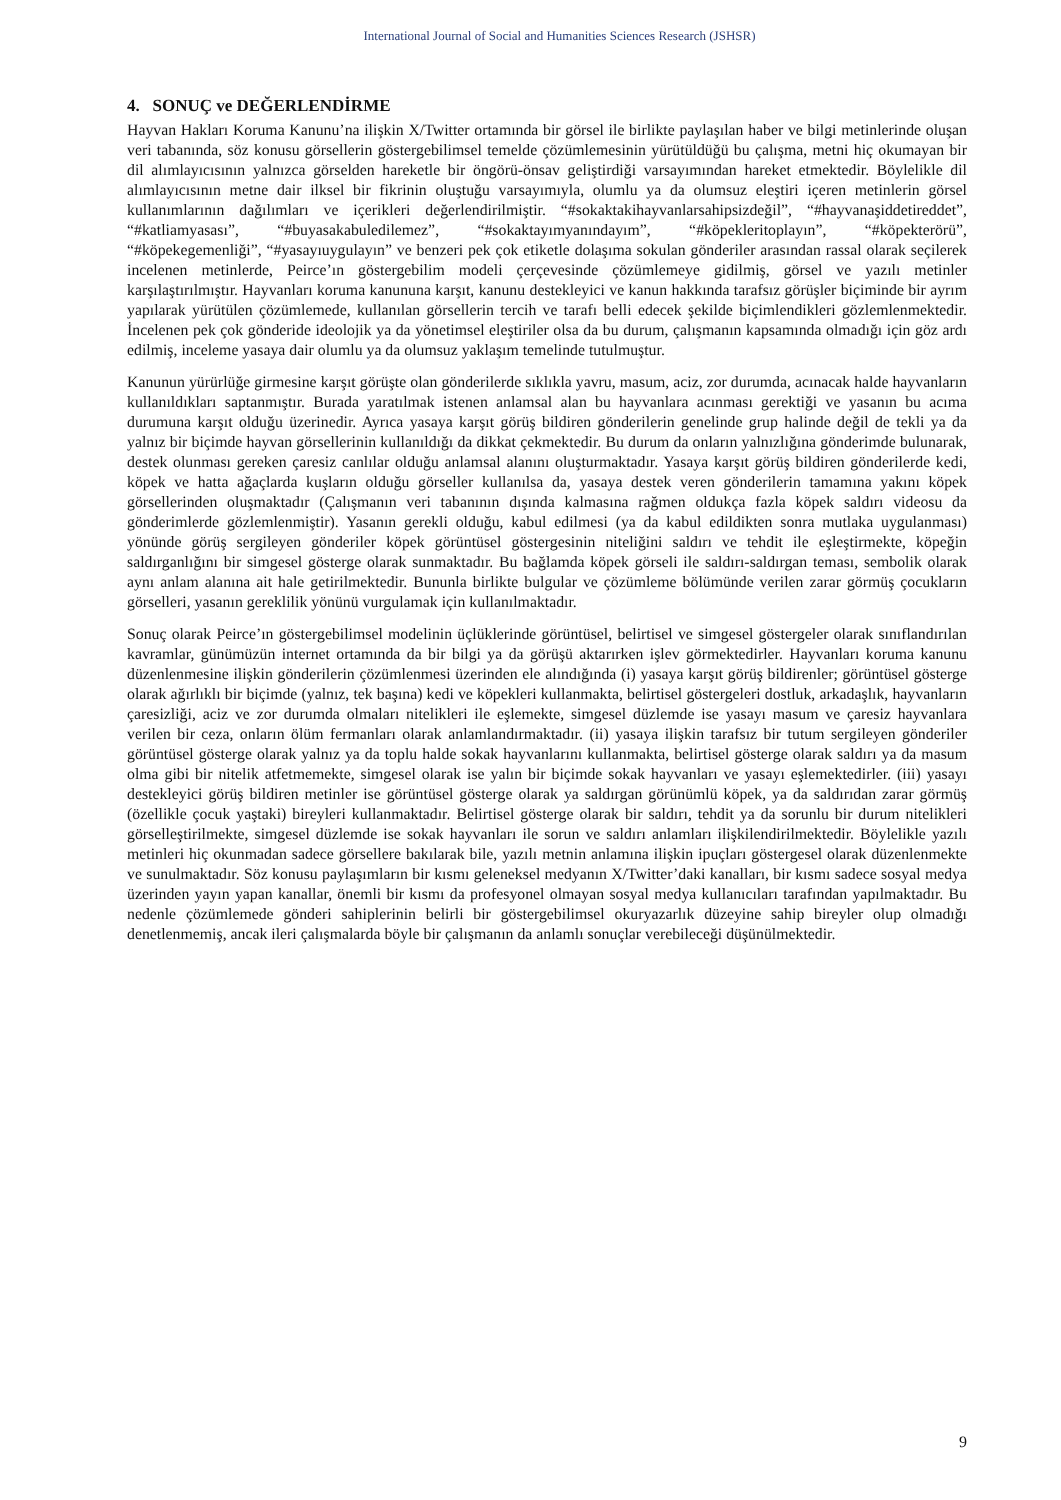International Journal of Social and Humanities Sciences Research (JSHSR)
4. SONUÇ ve DEĞERLENDİRME
Hayvan Hakları Koruma Kanunu’na ilişkin X/Twitter ortamında bir görsel ile birlikte paylaşılan haber ve bilgi metinlerinde oluşan veri tabanında, söz konusu görsellerin göstergebilimsel temelde çözümlemesinin yürütüldüğü bu çalışma, metni hiç okumayan bir dil alımlayıcısının yalnızca görselden hareketle bir öngörü-önsav geliştirdiği varsayımından hareket etmektedir. Böylelikle dil alımlayıcısının metne dair ilksel bir fikrinin oluştuğu varsayımıyla, olumlu ya da olumsuz eleştiri içeren metinlerin görsel kullanımlarının dağılımları ve içerikleri değerlendirilmiştir. “#sokaktakihayvanlarsahipsizdeğil”, “#hayvanaşiddetireddet”, “#katliamyasası”, “#buyasakabuledilemez”, “#sokaktayımyanındayım”, “#köpekleritoplayın”, “#köpekterörü”, “#köpekegemenliği”, “#yasayıuygulayın” ve benzeri pek çok etiketle dolaşıma sokulan gönderiler arasından rassal olarak seçilerek incelenen metinlerde, Peirce’ın göstergebilim modeli çerçevesinde çözümlemeye gidilmiş, görsel ve yazılı metinler karşılaştırılmıştır. Hayvanları koruma kanununa karşıt, kanunu destekleyici ve kanun hakkında tarafsız görüşler biçiminde bir ayrım yapılarak yürütülen çözümlemede, kullanılan görsellerin tercih ve tarafı belli edecek şekilde biçimlendikleri gözlemlenmektedir. İncelenen pek çok gönderide ideolojik ya da yönetimsel eleştiriler olsa da bu durum, çalışmanın kapsamında olmadığı için göz ardı edilmiş, inceleme yasaya dair olumlu ya da olumsuz yaklaşım temelinde tutulmuştur.
Kanunun yürürlüğe girmesine karşıt görüşte olan gönderilerde sıklıkla yavru, masum, aciz, zor durumda, acınacak halde hayvanların kullanıldıkları saptanmıştır. Burada yaratılmak istenen anlamsal alan bu hayvanlara acınması gerektiği ve yasanın bu acıma durumuna karşıt olduğu üzerinedir. Ayrıca yasaya karşıt görüş bildiren gönderilerin genelinde grup halinde değil de tekli ya da yalnız bir biçimde hayvan görsellerinin kullanıldığı da dikkat çekmektedir. Bu durum da onların yalnızlığına gönderimde bulunarak, destek olunması gereken çaresiz canlılar olduğu anlamsal alanını oluşturmaktadır. Yasaya karşıt görüş bildiren gönderilerde kedi, köpek ve hatta ağaçlarda kuşların olduğu görseller kullanılsa da, yasaya destek veren gönderilerin tamamına yakını köpek görsellerinden oluşmaktadır (Çalışmanın veri tabanının dışında kalmasına rağmen oldukça fazla köpek saldırı videosu da gönderimlerde gözlemlenmiştir). Yasanın gerekli olduğu, kabul edilmesi (ya da kabul edildikten sonra mutlaka uygulanması) yönünde görüş sergileyen gönderiler köpek görüntüsel göstergesinin niteliğini saldırı ve tehdit ile eşleştirmekte, köpeğin saldırganlığını bir simgesel gösterge olarak sunmaktadır. Bu bağlamda köpek görseli ile saldırı-saldırgan teması, sembolik olarak aynı anlam alanına ait hale getirilmektedir. Bununla birlikte bulgular ve çözümleme bölümünde verilen zarar görmüş çocukların görselleri, yasanın gereklilik yönünü vurgulamak için kullanılmaktadır.
Sonuç olarak Peirce’ın göstergebilimsel modelinin üçlüklerinde görüntüsel, belirtisel ve simgesel göstergeler olarak sınıflandırılan kavramlar, günümüzün internet ortamında da bir bilgi ya da görüşü aktarırken işlev görmektedirler. Hayvanları koruma kanunu düzenlenmesine ilişkin gönderilerin çözümlenmesi üzerinden ele alındığında (i) yasaya karşıt görüş bildirenler; görüntüsel gösterge olarak ağırlıklı bir biçimde (yalnız, tek başına) kedi ve köpekleri kullanmakta, belirtisel göstergeleri dostluk, arkadaşlık, hayvanların çaresizliği, aciz ve zor durumda olmaları nitelikleri ile eşlemekte, simgesel düzlemde ise yasayı masum ve çaresiz hayvanlara verilen bir ceza, onların ölüm fermanları olarak anlamlandırmaktadır. (ii) yasaya ilişkin tarafsız bir tutum sergileyen gönderiler görüntüsel gösterge olarak yalnız ya da toplu halde sokak hayvanlarını kullanmakta, belirtisel gösterge olarak saldırı ya da masum olma gibi bir nitelik atfetmemekte, simgesel olarak ise yalın bir biçimde sokak hayvanları ve yasayı eşlemektedirler. (iii) yasayı destekleyici görüş bildiren metinler ise görüntüsel gösterge olarak ya saldırgan görünümlü köpek, ya da saldırıdan zarar görmüş (özellikle çocuk yaştaki) bireyleri kullanmaktadır. Belirtisel gösterge olarak bir saldırı, tehdit ya da sorunlu bir durum nitelikleri görselleştirilmekte, simgesel düzlemde ise sokak hayvanları ile sorun ve saldırı anlamları ilişkilendirilmektedir. Böylelikle yazılı metinleri hiç okunmadan sadece görsellere bakılarak bile, yazılı metnin anlamına ilişkin ipuçları göstergesel olarak düzenlenmekte ve sunulmaktadır. Söz konusu paylaşımların bir kısmı geleneksel medyanın X/Twitter’daki kanalları, bir kısmı sadece sosyal medya üzerinden yayın yapan kanallar, önemli bir kısmı da profesyonel olmayan sosyal medya kullanıcıları tarafından yapılmaktadır. Bu nedenle çözümlemede gönderi sahiplerinin belirli bir göstergebilimsel okuryazarlık düzeyine sahip bireyler olup olmadığı denetlenmemiş, ancak ileri çalışmalarda böyle bir çalışmanın da anlamlı sonuçlar verebileceği düşünülmektedir.
9